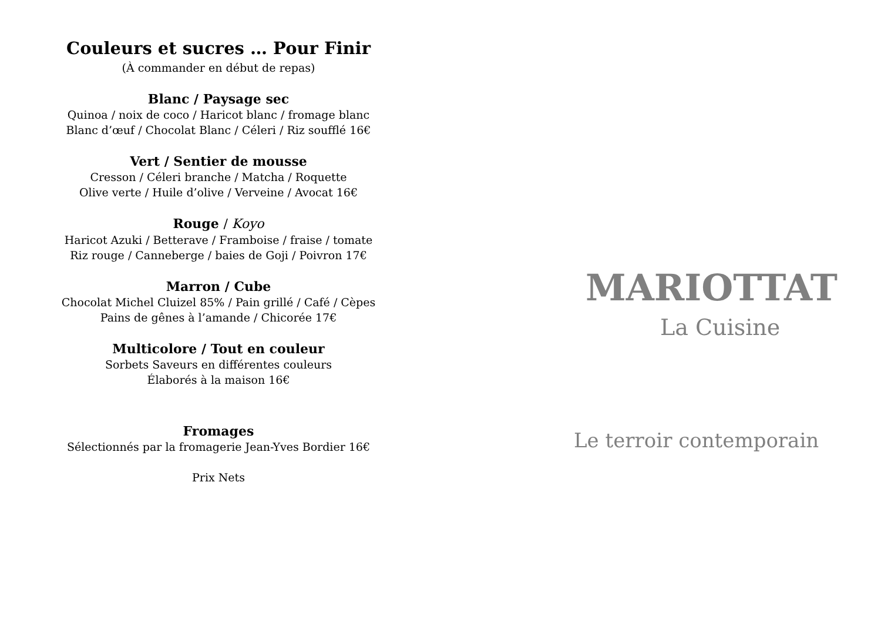Couleurs et sucres … Pour Finir
(À commander en début de repas)
Blanc / Paysage sec
Quinoa / noix de coco / Haricot blanc / fromage blanc
Blanc d’œuf / Chocolat Blanc / Céleri / Riz soufflé 16€
Vert / Sentier de mousse
Cresson / Céleri branche / Matcha / Roquette
Olive verte / Huile d’olive / Verveine / Avocat 16€
Rouge / Koyo
Haricot Azuki / Betterave / Framboise / fraise / tomate
Riz rouge / Canneberge / baies de Goji / Poivron 17€
Marron / Cube
Chocolat Michel Cluizel 85% / Pain grillé / Café / Cèpes
Pains de gênes à l’amande / Chicorée 17€
Multicolore / Tout en couleur
Sorbets Saveurs en différentes couleurs
Élaborés à la maison 16€
Fromages
Sélectionnés par la fromagerie Jean-Yves Bordier 16€
Prix Nets
MARIOTTAT
La Cuisine
Le terroir contemporain